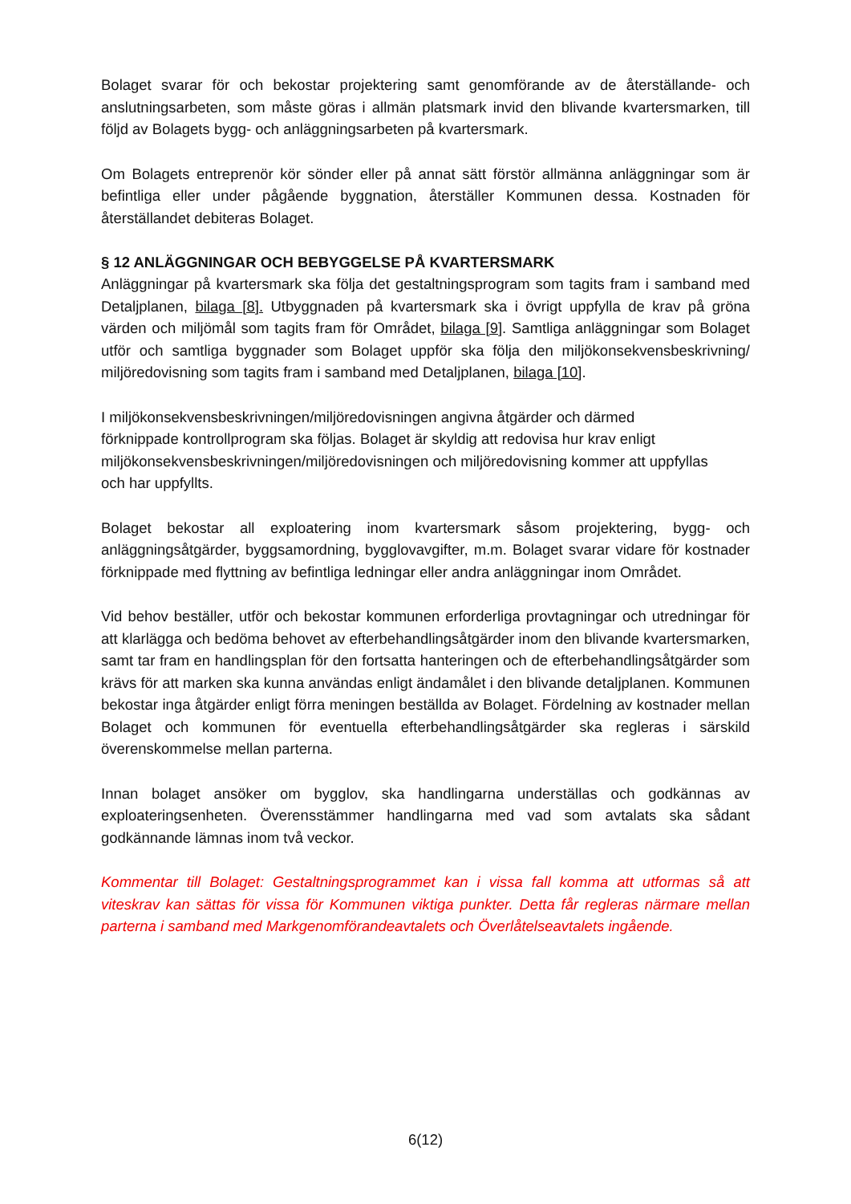Bolaget svarar för och bekostar projektering samt genomförande av de återställande- och anslutningsarbeten, som måste göras i allmän platsmark invid den blivande kvartersmarken, till följd av Bolagets bygg- och anläggningsarbeten på kvartersmark.
Om Bolagets entreprenör kör sönder eller på annat sätt förstör allmänna anläggningar som är befintliga eller under pågående byggnation, återställer Kommunen dessa. Kostnaden för återställandet debiteras Bolaget.
§ 12 ANLÄGGNINGAR OCH BEBYGGELSE PÅ KVARTERSMARK
Anläggningar på kvartersmark ska följa det gestaltningsprogram som tagits fram i samband med Detaljplanen, bilaga [8]. Utbyggnaden på kvartersmark ska i övrigt uppfylla de krav på gröna värden och miljömål som tagits fram för Området, bilaga [9]. Samtliga anläggningar som Bolaget utför och samtliga byggnader som Bolaget uppför ska följa den miljökonsekvensbeskrivning/ miljöredovisning som tagits fram i samband med Detaljplanen, bilaga [10].
I miljökonsekvensbeskrivningen/miljöredovisningen angivna åtgärder och därmed förknippade kontrollprogram ska följas. Bolaget är skyldig att redovisa hur krav enligt miljökonsekvensbeskrivningen/miljöredovisningen och miljöredovisning kommer att uppfyllas och har uppfyllts.
Bolaget bekostar all exploatering inom kvartersmark såsom projektering, bygg- och anläggningsåtgärder, byggsamordning, bygglovavgifter, m.m. Bolaget svarar vidare för kostnader förknippade med flyttning av befintliga ledningar eller andra anläggningar inom Området.
Vid behov beställer, utför och bekostar kommunen erforderliga provtagningar och utredningar för att klarlägga och bedöma behovet av efterbehandlingsåtgärder inom den blivande kvartersmarken, samt tar fram en handlingsplan för den fortsatta hanteringen och de efterbehandlingsåtgärder som krävs för att marken ska kunna användas enligt ändamålet i den blivande detaljplanen. Kommunen bekostar inga åtgärder enligt förra meningen beställda av Bolaget. Fördelning av kostnader mellan Bolaget och kommunen för eventuella efterbehandlingsåtgärder ska regleras i särskild överenskommelse mellan parterna.
Innan bolaget ansöker om bygglov, ska handlingarna underställas och godkännas av exploateringsenheten. Överensstämmer handlingarna med vad som avtalats ska sådant godkännande lämnas inom två veckor.
Kommentar till Bolaget: Gestaltningsprogrammet kan i vissa fall komma att utformas så att viteskrav kan sättas för vissa för Kommunen viktiga punkter. Detta får regleras närmare mellan parterna i samband med Markgenomförandeavtalets och Överlåtelseavtalets ingående.
6(12)